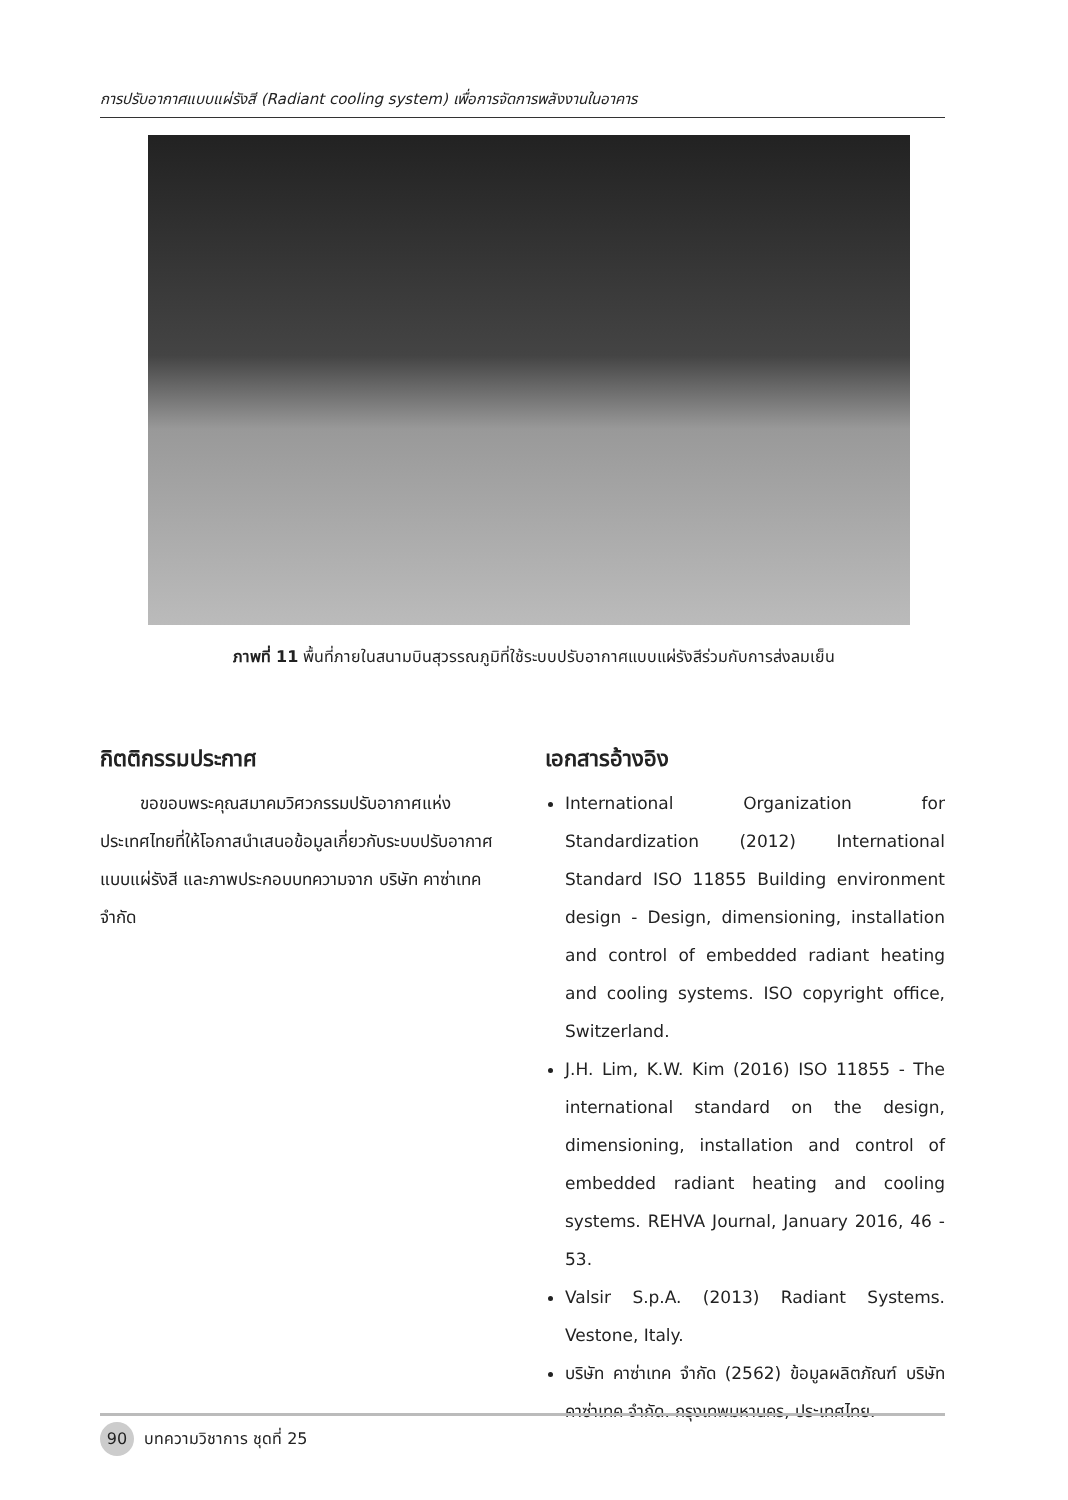การปรับอากาศแบบแผ่รังสี (Radiant cooling system) เพื่อการจัดการพลังงานในอาคาร
ภาพที่ 11 พื้นที่ภายในสนามบินสุวรรณภูมิที่ใช้ระบบปรับอากาศแบบแผ่รังสีร่วมกับการส่งลมเย็น
กิตติกรรมประกาศ
ขอขอบพระคุณสมาคมวิศวกรรมปรับอากาศแห่งประเทศไทยที่ให้โอกาสนำเสนอข้อมูลเกี่ยวกับระบบปรับอากาศแบบแผ่รังสี และภาพประกอบบทความจาก บริษัท คาซ่าเทค จำกัด
เอกสารอ้างอิง
International Organization for Standardization (2012) International Standard ISO 11855 Building environment design - Design, dimensioning, installation and control of embedded radiant heating and cooling systems. ISO copyright office, Switzerland.
J.H. Lim, K.W. Kim (2016) ISO 11855 - The international standard on the design, dimensioning, installation and control of embedded radiant heating and cooling systems. REHVA Journal, January 2016, 46 - 53.
Valsir S.p.A. (2013) Radiant Systems. Vestone, Italy.
บริษัท คาซ่าเทค จำกัด (2562) ข้อมูลผลิตภัณฑ์ บริษัท คาซ่าเทค จำกัด. กรุงเทพมหานคร, ประเทศไทย.
90 บทความวิชาการ ชุดที่ 25